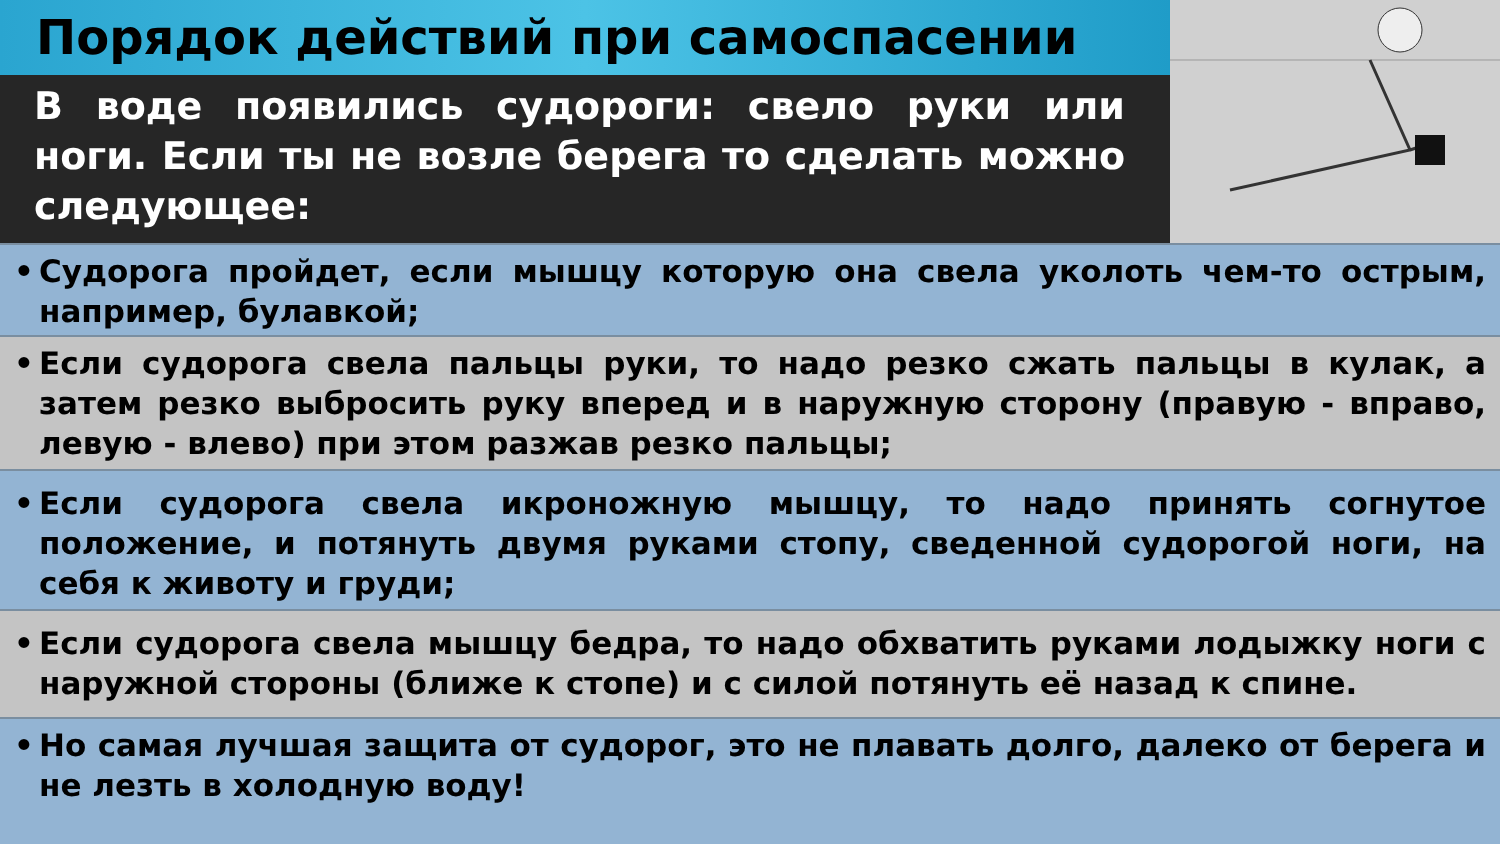Порядок действий при самоспасении
В воде появились судороги: свело руки или ноги. Если ты не возле берега то сделать можно следующее:
• Судорога пройдет, если мышцу которую она свела уколоть чем-то острым, например, булавкой;
• Если судорога свела пальцы руки, то надо резко сжать пальцы в кулак, а затем резко выбросить руку вперед и в наружную сторону (правую - вправо, левую - влево) при этом разжав резко пальцы;
• Если судорога свела икроножную мышцу, то надо принять согнутое положение, и потянуть двумя руками стопу, сведенной судорогой ноги, на себя к животу и груди;
• Если судорога свела мышцу бедра, то надо обхватить руками лодыжку ноги с наружной стороны (ближе к стопе) и с силой потянуть её назад к спине.
• Но самая лучшая защита от судорог, это не плавать долго, далеко от берега и не лезть в холодную воду!